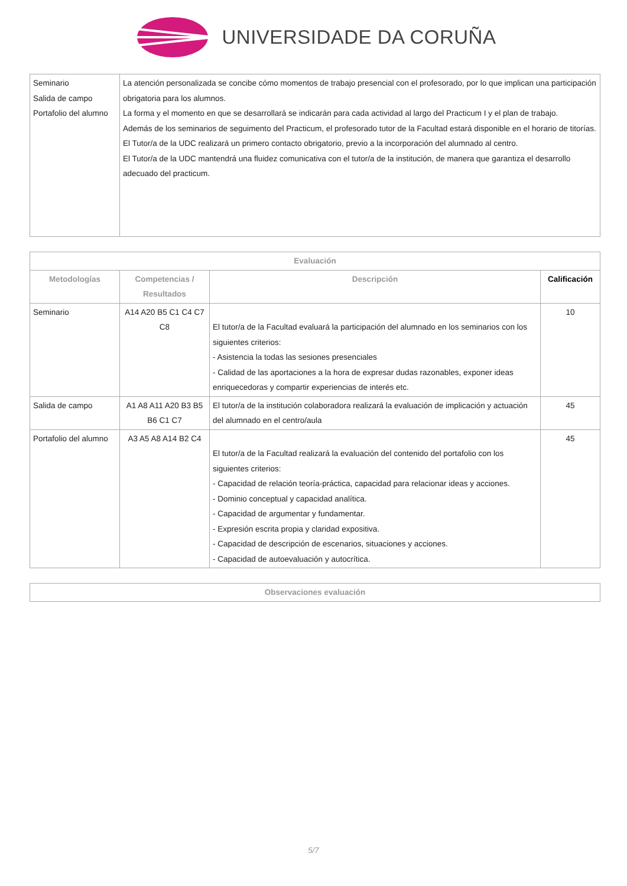UNIVERSIDADE DA CORUÑA
| Seminario Salida de campo Portafolio del alumno | La atención personalizada se concibe cómo momentos de trabajo presencial con el profesorado, por lo que implican una participación obrigatoria para los alumnos. La forma y el momento en que se desarrollará se indicarán para cada actividad al largo del Practicum I y el plan de trabajo. Además de los seminarios de seguimento del Practicum, el profesorado tutor de la Facultad estará disponible en el horario de titorías. El Tutor/a de la UDC realizará un primero contacto obrigatorio, previo a la incorporación del alumnado al centro. El Tutor/a de la UDC mantendrá una fluidez comunicativa con el tutor/a de la institución, de manera que garantiza el desarrollo adecuado del practicum. |
| Evaluación | | | |
| --- | --- | --- | --- |
| Metodologías | Competencias / Resultados | Descripción | Calificación |
| Seminario | A14 A20 B5 C1 C4 C7 C8 | El tutor/a de la Facultad evaluará la participación del alumnado en los seminarios con los siguientes criterios: - Asistencia la todas las sesiones presenciales - Calidad de las aportaciones a la hora de expresar dudas razonables, exponer ideas enriquecedoras y compartir experiencias de interés etc. | 10 |
| Salida de campo | A1 A8 A11 A20 B3 B5 B6 C1 C7 | El tutor/a de la institución colaboradora realizará la evaluación de implicación y actuación del alumnado en el centro/aula | 45 |
| Portafolio del alumno | A3 A5 A8 A14 B2 C4 | El tutor/a de la Facultad realizará la evaluación del contenido del portafolio con los siguientes criterios: - Capacidad de relación teoría-práctica, capacidad para relacionar ideas y acciones. - Dominio conceptual y capacidad analítica. - Capacidad de argumentar y fundamentar. - Expresión escrita propia y claridad expositiva. - Capacidad de descripción de escenarios, situaciones y acciones. - Capacidad de autoevaluación y autocrítica. | 45 |
| Observaciones evaluación |
| --- |
5/7